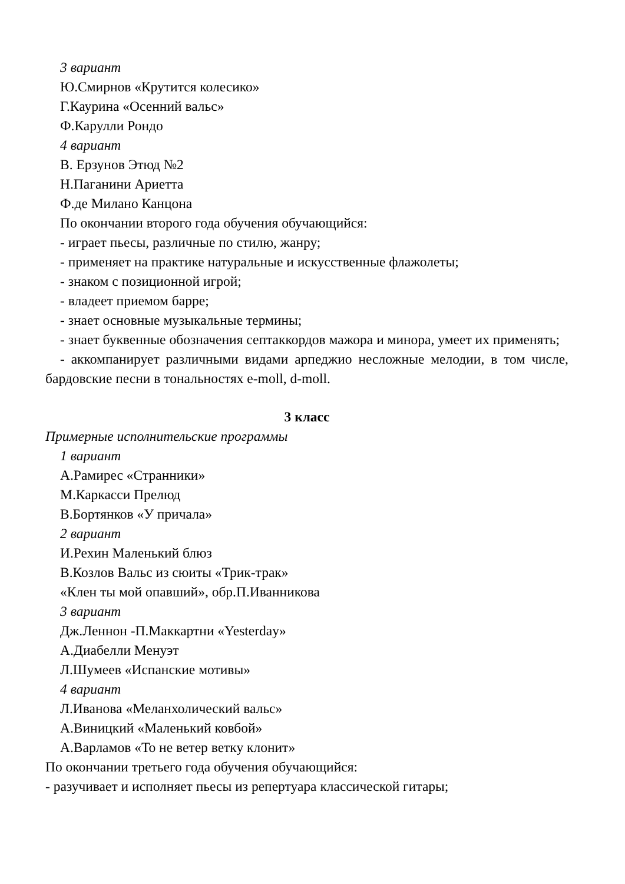3 вариант
Ю.Смирнов «Крутится колесико»
Г.Каурина «Осенний вальс»
Ф.Карулли Рондо
4 вариант
В. Ерзунов Этюд №2
Н.Паганини Ариетта
Ф.де Милано Канцона
По окончании второго года обучения обучающийся:
- играет пьесы, различные по стилю, жанру;
- применяет на практике натуральные и искусственные флажолеты;
- знаком с позиционной игрой;
- владеет приемом барре;
- знает основные музыкальные термины;
- знает буквенные обозначения септаккордов мажора и минора, умеет их применять;
- аккомпанирует различными видами арпеджио несложные мелодии, в том числе, бардовские песни в тональностях e-moll, d-moll.
3 класс
Примерные исполнительские программы
1 вариант
А.Рамирес «Странники»
М.Каркасси Прелюд
В.Бортянков «У причала»
2 вариант
И.Рехин Маленький блюз
В.Козлов Вальс из сюиты «Трик-трак»
«Клен ты мой опавший», обр.П.Иванникова
3 вариант
Дж.Леннон -П.Маккартни «Yesterday»
А.Диабелли Менуэт
Л.Шумеев «Испанские мотивы»
4 вариант
Л.Иванова «Меланхолический вальс»
А.Виницкий «Маленький ковбой»
А.Варламов «То не ветер ветку клонит»
По окончании третьего года обучения обучающийся:
- разучивает и исполняет пьесы из репертуара классической гитары;